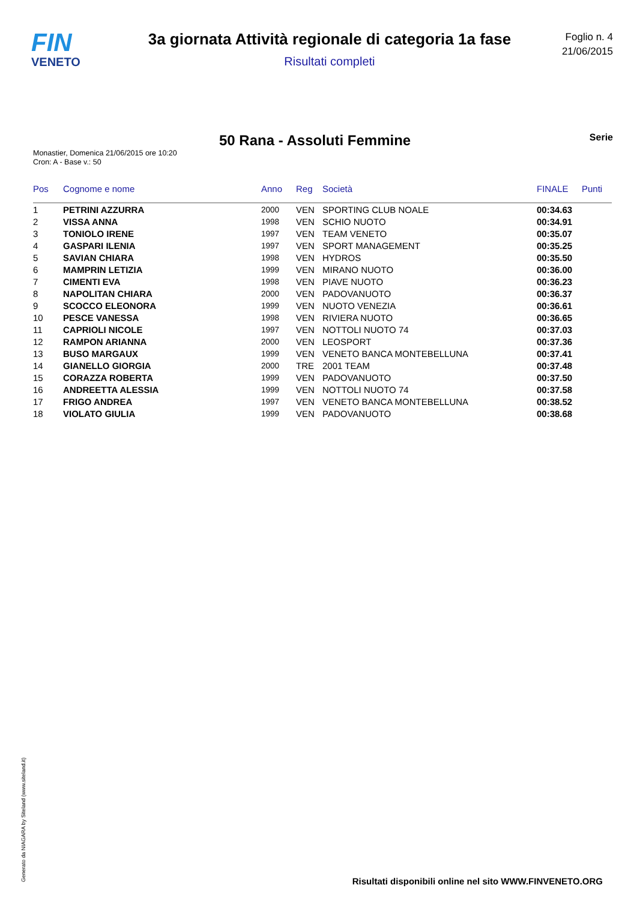FIN
VENETO
3a giornata Attività regionale di categoria 1a fase
Risultati completi
Foglio n. 4
21/06/2015
Monastier, Domenica 21/06/2015 ore 10:20
Cron: A - Base v.: 50
50 Rana - Assoluti Femmine
Serie
| Pos | Cognome e nome | Anno | Reg | Società | FINALE | Punti |
| --- | --- | --- | --- | --- | --- | --- |
| 1 | PETRINI AZZURRA | 2000 | VEN | SPORTING CLUB NOALE | 00:34.63 | |
| 2 | VISSA ANNA | 1998 | VEN | SCHIO NUOTO | 00:34.91 | |
| 3 | TONIOLO IRENE | 1997 | VEN | TEAM VENETO | 00:35.07 | |
| 4 | GASPARI ILENIA | 1997 | VEN | SPORT MANAGEMENT | 00:35.25 | |
| 5 | SAVIAN CHIARA | 1998 | VEN | HYDROS | 00:35.50 | |
| 6 | MAMPRIN LETIZIA | 1999 | VEN | MIRANO NUOTO | 00:36.00 | |
| 7 | CIMENTI EVA | 1998 | VEN | PIAVE NUOTO | 00:36.23 | |
| 8 | NAPOLITAN CHIARA | 2000 | VEN | PADOVANUOTO | 00:36.37 | |
| 9 | SCOCCO ELEONORA | 1999 | VEN | NUOTO VENEZIA | 00:36.61 | |
| 10 | PESCE VANESSA | 1998 | VEN | RIVIERA NUOTO | 00:36.65 | |
| 11 | CAPRIOLI NICOLE | 1997 | VEN | NOTTOLI NUOTO 74 | 00:37.03 | |
| 12 | RAMPON ARIANNA | 2000 | VEN | LEOSPORT | 00:37.36 | |
| 13 | BUSO MARGAUX | 1999 | VEN | VENETO BANCA MONTEBELLUNA | 00:37.41 | |
| 14 | GIANELLO GIORGIA | 2000 | TRE | 2001 TEAM | 00:37.48 | |
| 15 | CORAZZA ROBERTA | 1999 | VEN | PADOVANUOTO | 00:37.50 | |
| 16 | ANDREETTA ALESSIA | 1999 | VEN | NOTTOLI NUOTO 74 | 00:37.58 | |
| 17 | FRIGO ANDREA | 1997 | VEN | VENETO BANCA MONTEBELLUNA | 00:38.52 | |
| 18 | VIOLATO GIULIA | 1999 | VEN | PADOVANUOTO | 00:38.68 | |
Generato da NIAGARA by Siteland (www.siteland.it)
Risultati disponibili online nel sito WWW.FINVENETO.ORG